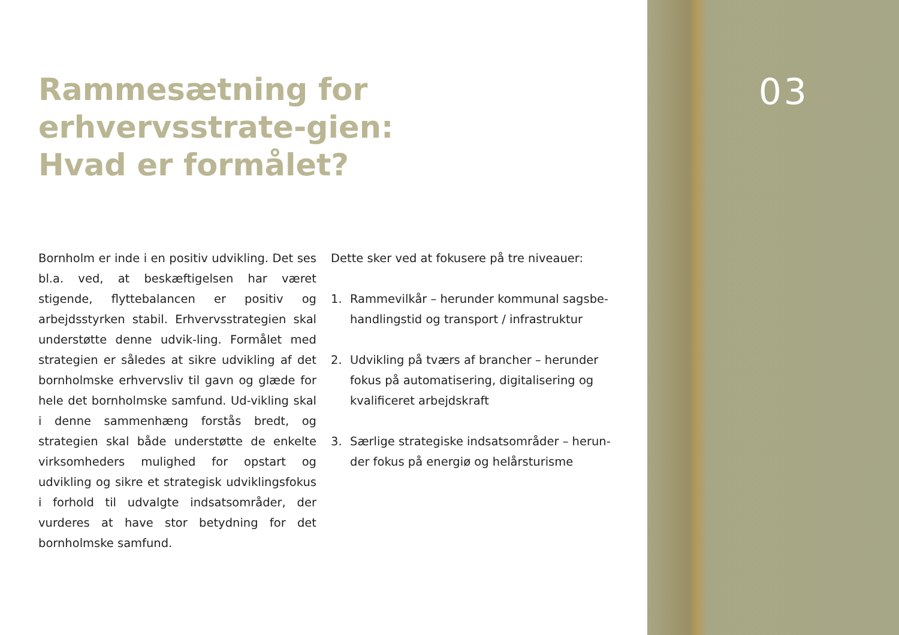Rammesætning for erhvervsstrate-gien:
Hvad er formålet?
Bornholm er inde i en positiv udvikling. Det ses bl.a. ved, at beskæftigelsen har været stigende, flyttebalancen er positiv og arbejdsstyrken stabil. Erhvervsstrategien skal understøtte denne udvik-ling. Formålet med strategien er således at sikre udvikling af det bornholmske erhvervsliv til gavn og glæde for hele det bornholmske samfund. Ud-vikling skal i denne sammenhæng forstås bredt, og strategien skal både understøtte de enkelte virksomheders mulighed for opstart og udvikling og sikre et strategisk udviklingsfokus i forhold til udvalgte indsatsområder, der vurderes at have stor betydning for det bornholmske samfund.
Dette sker ved at fokusere på tre niveauer:
1. Rammevilkår – herunder kommunal sagsbe-handlingstid og transport / infrastruktur
2. Udvikling på tværs af brancher – herunder fokus på automatisering, digitalisering og kvalificeret arbejdskraft
3. Særlige strategiske indsatsområder – herun-der fokus på energiø og helårsturisme
03